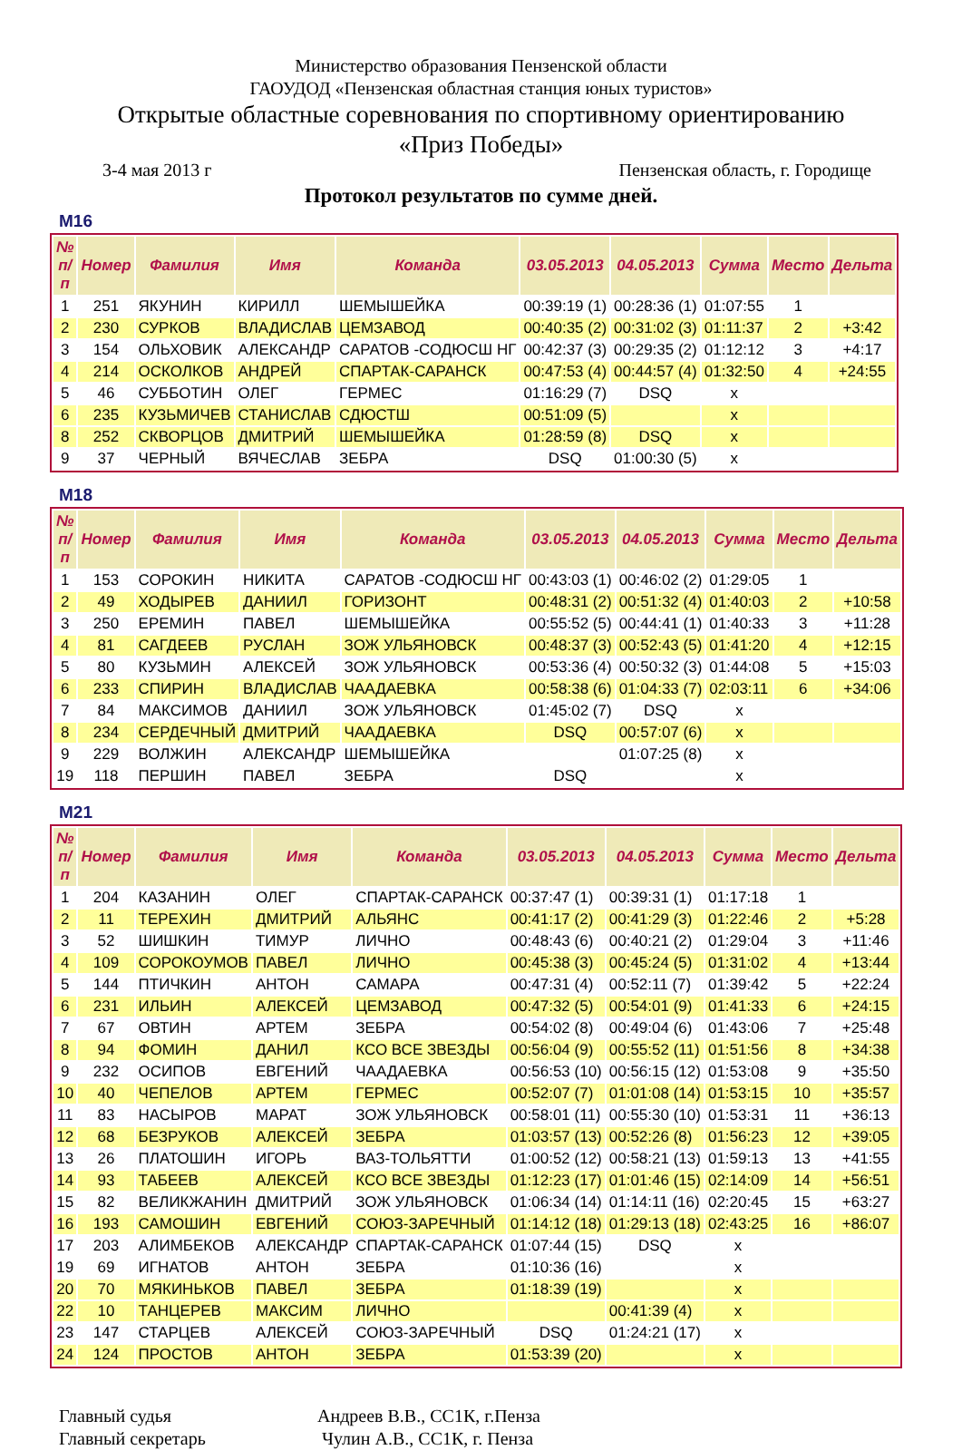Министерство образования Пензенской области
ГАОУДОД «Пензенская областная станция юных туристов»
Открытые областные соревнования по спортивному ориентированию
«Приз Победы»
3-4 мая 2013 г Пензенская область, г. Городище
Протокол результатов по сумме дней.
М16
| № п/п | Номер | Фамилия | Имя | Команда | 03.05.2013 | 04.05.2013 | Сумма | Место | Дельта |
| --- | --- | --- | --- | --- | --- | --- | --- | --- | --- |
| 1 | 251 | ЯКУНИН | КИРИЛЛ | ШЕМЫШЕЙКА | 00:39:19 (1) | 00:28:36 (1) | 01:07:55 | 1 | |
| 2 | 230 | СУРКОВ | ВЛАДИСЛАВ | ЦЕМЗАВОД | 00:40:35 (2) | 00:31:02 (3) | 01:11:37 | 2 | +3:42 |
| 3 | 154 | ОЛЬХОВИК | АЛЕКСАНДР | САРАТОВ -СОДЮСШ НГ | 00:42:37 (3) | 00:29:35 (2) | 01:12:12 | 3 | +4:17 |
| 4 | 214 | ОСКОЛКОВ | АНДРЕЙ | СПАРТАК-САРАНСК | 00:47:53 (4) | 00:44:57 (4) | 01:32:50 | 4 | +24:55 |
| 5 | 46 | СУББОТИН | ОЛЕГ | ГЕРМЕС | 01:16:29 (7) | DSQ | x | | |
| 6 | 235 | КУЗЬМИЧЕВ | СТАНИСЛАВ | СДЮСТШ | 00:51:09 (5) | | x | | |
| 8 | 252 | СКВОРЦОВ | ДМИТРИЙ | ШЕМЫШЕЙКА | 01:28:59 (8) | DSQ | x | | |
| 9 | 37 | ЧЕРНЫЙ | ВЯЧЕСЛАВ | ЗЕБРА | DSQ | 01:00:30 (5) | x | | |
М18
| № п/п | Номер | Фамилия | Имя | Команда | 03.05.2013 | 04.05.2013 | Сумма | Место | Дельта |
| --- | --- | --- | --- | --- | --- | --- | --- | --- | --- |
| 1 | 153 | СОРОКИН | НИКИТА | САРАТОВ -СОДЮСШ НГ | 00:43:03 (1) | 00:46:02 (2) | 01:29:05 | 1 | |
| 2 | 49 | ХОДЫРЕВ | ДАНИИЛ | ГОРИЗОНТ | 00:48:31 (2) | 00:51:32 (4) | 01:40:03 | 2 | +10:58 |
| 3 | 250 | ЕРЕМИН | ПАВЕЛ | ШЕМЫШЕЙКА | 00:55:52 (5) | 00:44:41 (1) | 01:40:33 | 3 | +11:28 |
| 4 | 81 | САГДЕЕВ | РУСЛАН | ЗОЖ УЛЬЯНОВСК | 00:48:37 (3) | 00:52:43 (5) | 01:41:20 | 4 | +12:15 |
| 5 | 80 | КУЗЬМИН | АЛЕКСЕЙ | ЗОЖ УЛЬЯНОВСК | 00:53:36 (4) | 00:50:32 (3) | 01:44:08 | 5 | +15:03 |
| 6 | 233 | СПИРИН | ВЛАДИСЛАВ | ЧААДАЕВКА | 00:58:38 (6) | 01:04:33 (7) | 02:03:11 | 6 | +34:06 |
| 7 | 84 | МАКСИМОВ | ДАНИИЛ | ЗОЖ УЛЬЯНОВСК | 01:45:02 (7) | DSQ | x | | |
| 8 | 234 | СЕРДЕЧНЫЙ | ДМИТРИЙ | ЧААДАЕВКА | DSQ | 00:57:07 (6) | x | | |
| 9 | 229 | ВОЛЖИН | АЛЕКСАНДР | ШЕМЫШЕЙКА | | 01:07:25 (8) | x | | |
| 19 | 118 | ПЕРШИН | ПАВЕЛ | ЗЕБРА | DSQ | | x | | |
М21
| № п/п | Номер | Фамилия | Имя | Команда | 03.05.2013 | 04.05.2013 | Сумма | Место | Дельта |
| --- | --- | --- | --- | --- | --- | --- | --- | --- | --- |
| 1 | 204 | КАЗАНИН | ОЛЕГ | СПАРТАК-САРАНСК | 00:37:47 (1) | 00:39:31 (1) | 01:17:18 | 1 | |
| 2 | 11 | ТЕРЕХИН | ДМИТРИЙ | АЛЬЯНС | 00:41:17 (2) | 00:41:29 (3) | 01:22:46 | 2 | +5:28 |
| 3 | 52 | ШИШКИН | ТИМУР | ЛИЧНО | 00:48:43 (6) | 00:40:21 (2) | 01:29:04 | 3 | +11:46 |
| 4 | 109 | СОРОКОУМОВ | ПАВЕЛ | ЛИЧНО | 00:45:38 (3) | 00:45:24 (5) | 01:31:02 | 4 | +13:44 |
| 5 | 144 | ПТИЧКИН | АНТОН | САМАРА | 00:47:31 (4) | 00:52:11 (7) | 01:39:42 | 5 | +22:24 |
| 6 | 231 | ИЛЬИН | АЛЕКСЕЙ | ЦЕМЗАВОД | 00:47:32 (5) | 00:54:01 (9) | 01:41:33 | 6 | +24:15 |
| 7 | 67 | ОВТИН | АРТЕМ | ЗЕБРА | 00:54:02 (8) | 00:49:04 (6) | 01:43:06 | 7 | +25:48 |
| 8 | 94 | ФОМИН | ДАНИЛ | КСО ВСЕ ЗВЕЗДЫ | 00:56:04 (9) | 00:55:52 (11) | 01:51:56 | 8 | +34:38 |
| 9 | 232 | ОСИПОВ | ЕВГЕНИЙ | ЧААДАЕВКА | 00:56:53 (10) | 00:56:15 (12) | 01:53:08 | 9 | +35:50 |
| 10 | 40 | ЧЕПЕЛОВ | АРТЕМ | ГЕРМЕС | 00:52:07 (7) | 01:01:08 (14) | 01:53:15 | 10 | +35:57 |
| 11 | 83 | НАСЫРОВ | МАРАТ | ЗОЖ УЛЬЯНОВСК | 00:58:01 (11) | 00:55:30 (10) | 01:53:31 | 11 | +36:13 |
| 12 | 68 | БЕЗРУКОВ | АЛЕКСЕЙ | ЗЕБРА | 01:03:57 (13) | 00:52:26 (8) | 01:56:23 | 12 | +39:05 |
| 13 | 26 | ПЛАТОШИН | ИГОРЬ | ВАЗ-ТОЛЬЯТТИ | 01:00:52 (12) | 00:58:21 (13) | 01:59:13 | 13 | +41:55 |
| 14 | 93 | ТАБЕЕВ | АЛЕКСЕЙ | КСО ВСЕ ЗВЕЗДЫ | 01:12:23 (17) | 01:01:46 (15) | 02:14:09 | 14 | +56:51 |
| 15 | 82 | ВЕЛИКЖАНИН | ДМИТРИЙ | ЗОЖ УЛЬЯНОВСК | 01:06:34 (14) | 01:14:11 (16) | 02:20:45 | 15 | +63:27 |
| 16 | 193 | САМОШИН | ЕВГЕНИЙ | СОЮЗ-ЗАРЕЧНЫЙ | 01:14:12 (18) | 01:29:13 (18) | 02:43:25 | 16 | +86:07 |
| 17 | 203 | АЛИМБЕКОВ | АЛЕКСАНДР | СПАРТАК-САРАНСК | 01:07:44 (15) | DSQ | x | | |
| 19 | 69 | ИГНАТОВ | АНТОН | ЗЕБРА | 01:10:36 (16) | | x | | |
| 20 | 70 | МЯКИНЬКОВ | ПАВЕЛ | ЗЕБРА | 01:18:39 (19) | | x | | |
| 22 | 10 | ТАНЦЕРЕВ | МАКСИМ | ЛИЧНО | | 00:41:39 (4) | x | | |
| 23 | 147 | СТАРЦЕВ | АЛЕКСЕЙ | СОЮЗ-ЗАРЕЧНЫЙ | DSQ | 01:24:21 (17) | x | | |
| 24 | 124 | ПРОСТОВ | АНТОН | ЗЕБРА | 01:53:39 (20) | | x | | |
Главный судья Андреев В.В., СС1К, г.Пенза
Главный секретарь Чулин А.В., СС1К, г. Пенза